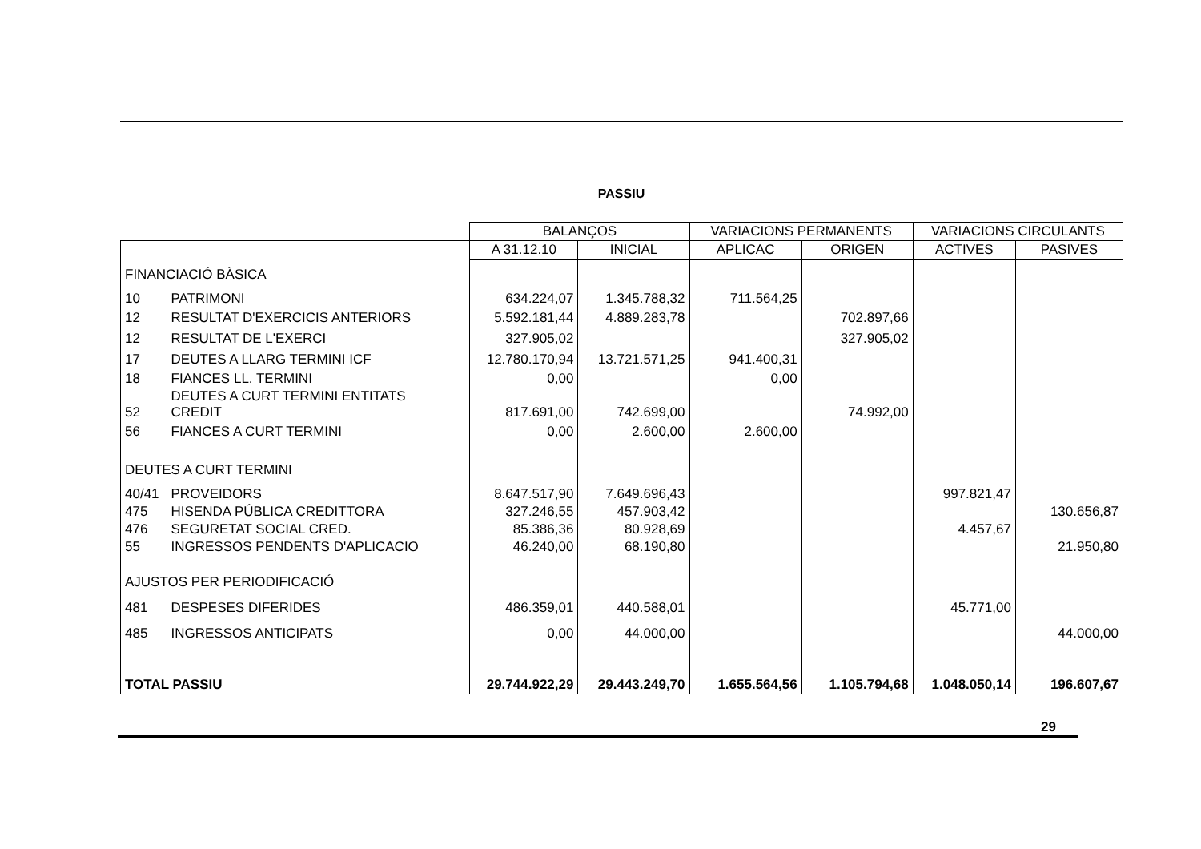PASSIU
| | | BALANÇOS | | VARIACIONS PERMANENTS | | VARIACIONS CIRCULANTS | |
| --- | --- | --- | --- | --- | --- | --- | --- |
| | | A 31.12.10 | INICIAL | APLICAC | ORIGEN | ACTIVES | PASIVES |
| FINANCIACIÓ BÀSICA | | | | | | | |
| 10 | PATRIMONI | 634.224,07 | 1.345.788,32 | 711.564,25 | | | |
| 12 | RESULTAT D'EXERCICIS ANTERIORS | 5.592.181,44 | 4.889.283,78 | | 702.897,66 | | |
| 12 | RESULTAT DE L'EXERCI | 327.905,02 | | | 327.905,02 | | |
| 17 | DEUTES A LLARG TERMINI ICF | 12.780.170,94 | 13.721.571,25 | 941.400,31 | | | |
| 18 | FIANCES LL. TERMINI | 0,00 | | 0,00 | | | |
| 52 | DEUTES A CURT TERMINI ENTITATS CREDIT | 817.691,00 | 742.699,00 | | 74.992,00 | | |
| 56 | FIANCES A CURT TERMINI | 0,00 | 2.600,00 | 2.600,00 | | | |
| DEUTES A CURT TERMINI | | | | | | | |
| 40/41 | PROVEIDORS | 8.647.517,90 | 7.649.696,43 | | | 997.821,47 | |
| 475 | HISENDA PÚBLICA CREDITTORA | 327.246,55 | 457.903,42 | | | | 130.656,87 |
| 476 | SEGURETAT SOCIAL CRED. | 85.386,36 | 80.928,69 | | | 4.457,67 | |
| 55 | INGRESSOS PENDENTS D'APLICACIO | 46.240,00 | 68.190,80 | | | | 21.950,80 |
| AJUSTOS PER PERIODIFICACIÓ | | | | | | | |
| 481 | DESPESES DIFERIDES | 486.359,01 | 440.588,01 | | | 45.771,00 | |
| 485 | INGRESSOS ANTICIPATS | 0,00 | 44.000,00 | | | | 44.000,00 |
| TOTAL PASSIU | | 29.744.922,29 | 29.443.249,70 | 1.655.564,56 | 1.105.794,68 | 1.048.050,14 | 196.607,67 |
29